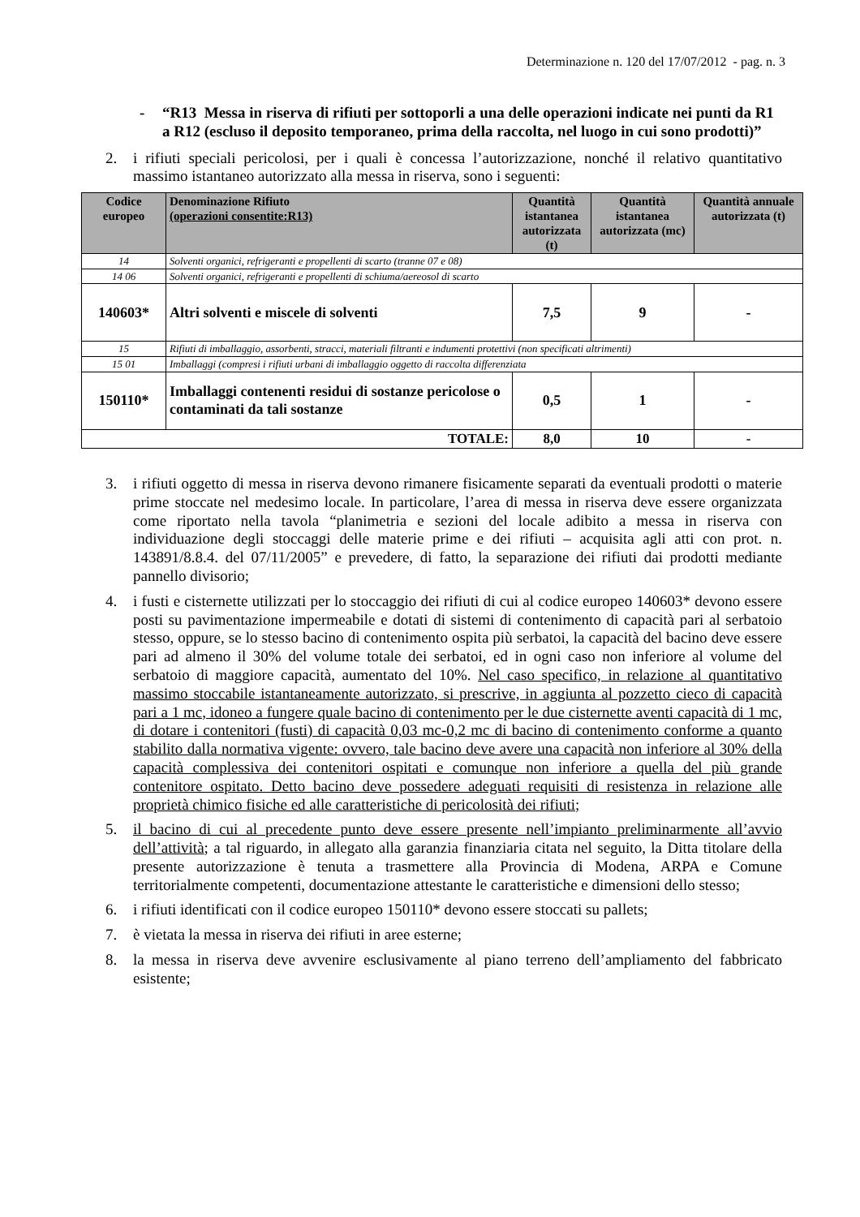Determinazione n. 120 del 17/07/2012 - pag. n. 3
- “R13 Messa in riserva di rifiuti per sottoporli a una delle operazioni indicate nei punti da R1 a R12 (escluso il deposito temporaneo, prima della raccolta, nel luogo in cui sono prodotti)”
2. i rifiuti speciali pericolosi, per i quali è concessa l’autorizzazione, nonché il relativo quantitativo massimo istantaneo autorizzato alla messa in riserva, sono i seguenti:
| Codice europeo | Denominazione Rifiuto (operazioni consentite:R13) | Quantità istantanea autorizzata (t) | Quantità istantanea autorizzata (mc) | Quantità annuale autorizzata (t) |
| --- | --- | --- | --- | --- |
| 14 | Solventi organici, refrigeranti e propellenti di scarto (tranne 07 e 08) | | | |
| 14 06 | Solventi organici, refrigeranti e propellenti di schiuma/aereosol di scarto | | | |
| 140603* | Altri solventi e miscele di solventi | 7,5 | 9 | - |
| 15 | Rifiuti di imballaggio, assorbenti, stracci, materiali filtranti e indumenti protettivi (non specificati altrimenti) | | | |
| 15 01 | Imballaggi (compresi i rifiuti urbani di imballaggio oggetto di raccolta differenziata | | | |
| 150110* | Imballaggi contenenti residui di sostanze pericolose o contaminati da tali sostanze | 0,5 | 1 | - |
| TOTALE: | | 8,0 | 10 | - |
3. i rifiuti oggetto di messa in riserva devono rimanere fisicamente separati da eventuali prodotti o materie prime stoccate nel medesimo locale. In particolare, l’area di messa in riserva deve essere organizzata come riportato nella tavola “planimetria e sezioni del locale adibito a messa in riserva con individuazione degli stoccaggi delle materie prime e dei rifiuti – acquisita agli atti con prot. n. 143891/8.8.4. del 07/11/2005” e prevedere, di fatto, la separazione dei rifiuti dai prodotti mediante pannello divisorio;
4. i fusti e cisternette utilizzati per lo stoccaggio dei rifiuti di cui al codice europeo 140603* devono essere posti su pavimentazione impermeabile e dotati di sistemi di contenimento di capacità pari al serbatoio stesso, oppure, se lo stesso bacino di contenimento ospita più serbatoi, la capacità del bacino deve essere pari ad almeno il 30% del volume totale dei serbatoi, ed in ogni caso non inferiore al volume del serbatoio di maggiore capacità, aumentato del 10%. Nel caso specifico, in relazione al quantitativo massimo stoccabile istantaneamente autorizzato, si prescrive, in aggiunta al pozzetto cieco di capacità pari a 1 mc, idoneo a fungere quale bacino di contenimento per le due cisternette aventi capacità di 1 mc, di dotare i contenitori (fusti) di capacità 0,03 mc-0,2 mc di bacino di contenimento conforme a quanto stabilito dalla normativa vigente: ovvero, tale bacino deve avere una capacità non inferiore al 30% della capacità complessiva dei contenitori ospitati e comunque non inferiore a quella del più grande contenitore ospitato. Detto bacino deve possedere adeguati requisiti di resistenza in relazione alle proprietà chimico fisiche ed alle caratteristiche di pericolosità dei rifiuti;
5. il bacino di cui al precedente punto deve essere presente nell’impianto preliminarmente all’avvio dell’attività; a tal riguardo, in allegato alla garanzia finanziaria citata nel seguito, la Ditta titolare della presente autorizzazione è tenuta a trasmettere alla Provincia di Modena, ARPA e Comune territorialmente competenti, documentazione attestante le caratteristiche e dimensioni dello stesso;
6. i rifiuti identificati con il codice europeo 150110* devono essere stoccati su pallets;
7. è vietata la messa in riserva dei rifiuti in aree esterne;
8. la messa in riserva deve avvenire esclusivamente al piano terreno dell’ampliamento del fabbricato esistente;